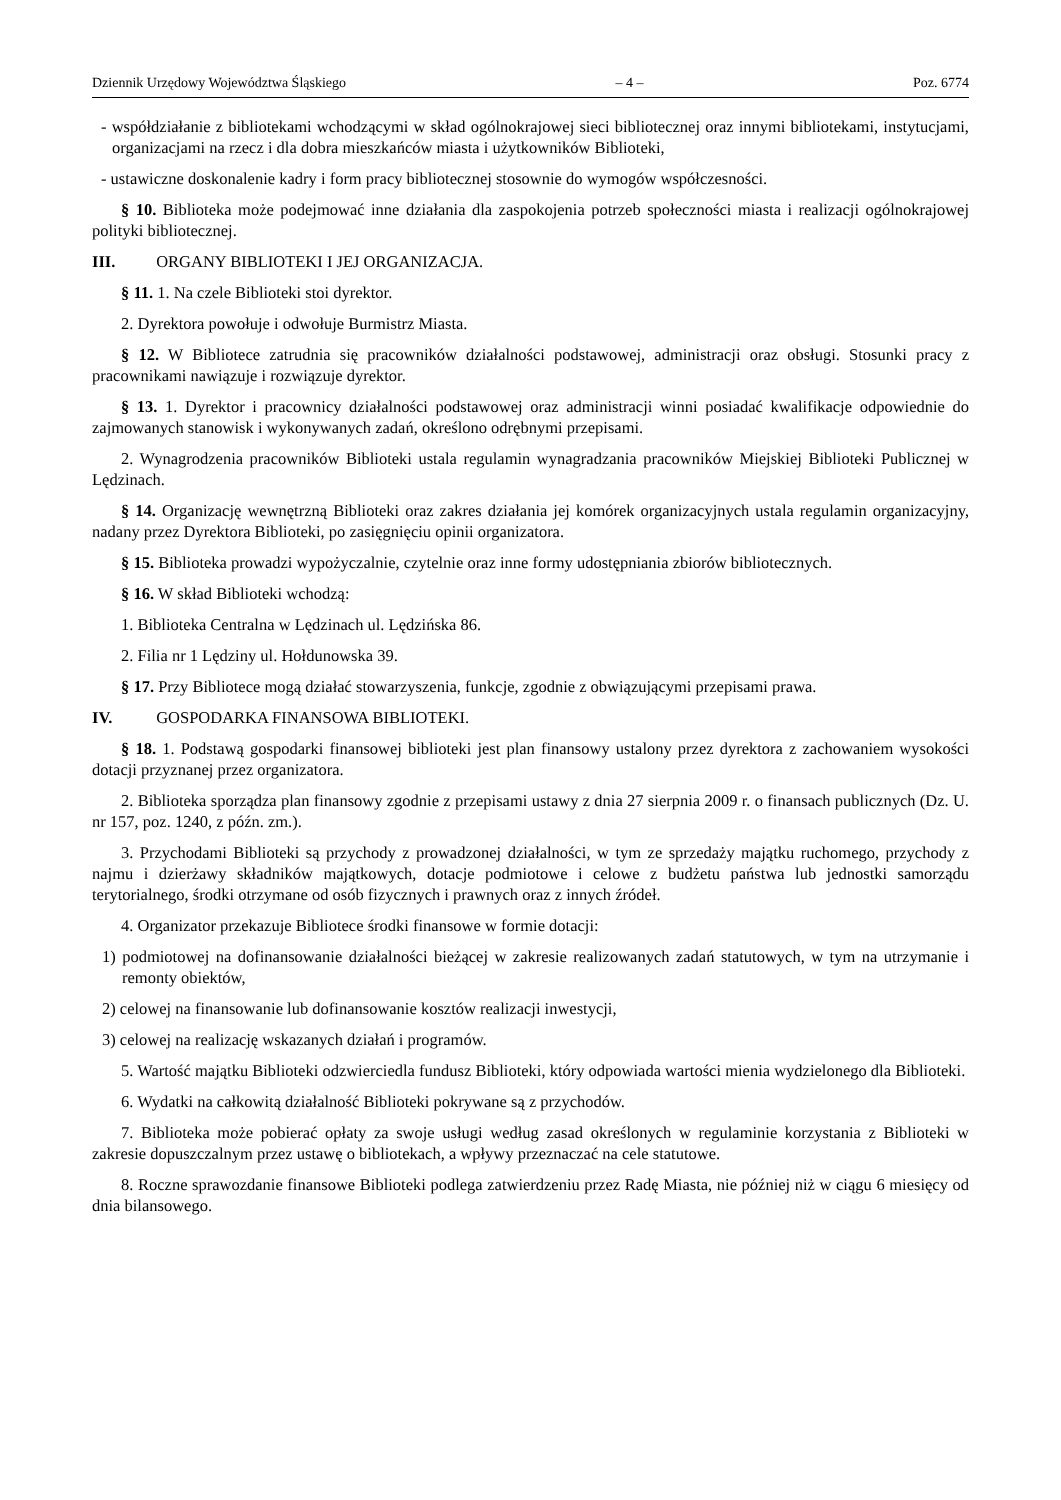Dziennik Urzędowy Województwa Śląskiego – 4 – Poz. 6774
- współdziałanie z bibliotekami wchodzącymi w skład ogólnokrajowej sieci bibliotecznej oraz innymi bibliotekami, instytucjami, organizacjami na rzecz i dla dobra mieszkańców miasta i użytkowników Biblioteki,
- ustawiczne doskonalenie kadry i form pracy bibliotecznej stosownie do wymogów współczesności.
§ 10. Biblioteka może podejmować inne działania dla zaspokojenia potrzeb społeczności miasta i realizacji ogólnokrajowej polityki bibliotecznej.
III. ORGANY BIBLIOTEKI I JEJ ORGANIZACJA.
§ 11. 1. Na czele Biblioteki stoi dyrektor.
2. Dyrektora powołuje i odwołuje Burmistrz Miasta.
§ 12. W Bibliotece zatrudnia się pracowników działalności podstawowej, administracji oraz obsługi. Stosunki pracy z pracownikami nawiązuje i rozwiązuje dyrektor.
§ 13. 1. Dyrektor i pracownicy działalności podstawowej oraz administracji winni posiadać kwalifikacje odpowiednie do zajmowanych stanowisk i wykonywanych zadań, określono odrębnymi przepisami.
2. Wynagrodzenia pracowników Biblioteki ustala regulamin wynagradzania pracowników Miejskiej Biblioteki Publicznej w Lędzinach.
§ 14. Organizację wewnętrzną Biblioteki oraz zakres działania jej komórek organizacyjnych ustala regulamin organizacyjny, nadany przez Dyrektora Biblioteki, po zasięgnięciu opinii organizatora.
§ 15. Biblioteka prowadzi wypożyczalnie, czytelnie oraz inne formy udostępniania zbiorów bibliotecznych.
§ 16. W skład Biblioteki wchodzą:
1. Biblioteka Centralna w Lędzinach ul. Lędzińska 86.
2. Filia nr 1 Lędziny ul. Hołdunowska 39.
§ 17. Przy Bibliotece mogą działać stowarzyszenia, funkcje, zgodnie z obwiązującymi przepisami prawa.
IV. GOSPODARKA FINANSOWA BIBLIOTEKI.
§ 18. 1. Podstawą gospodarki finansowej biblioteki jest plan finansowy ustalony przez dyrektora z zachowaniem wysokości dotacji przyznanej przez organizatora.
2. Biblioteka sporządza plan finansowy zgodnie z przepisami ustawy z dnia 27 sierpnia 2009 r. o finansach publicznych (Dz. U. nr 157, poz. 1240, z późn. zm.).
3. Przychodami Biblioteki są przychody z prowadzonej działalności, w tym ze sprzedaży majątku ruchomego, przychody z najmu i dzierżawy składników majątkowych, dotacje podmiotowe i celowe z budżetu państwa lub jednostki samorządu terytorialnego, środki otrzymane od osób fizycznych i prawnych oraz z innych źródeł.
4. Organizator przekazuje Bibliotece środki finansowe w formie dotacji:
1) podmiotowej na dofinansowanie działalności bieżącej w zakresie realizowanych zadań statutowych, w tym na utrzymanie i remonty obiektów,
2) celowej na finansowanie lub dofinansowanie kosztów realizacji inwestycji,
3) celowej na realizację wskazanych działań i programów.
5. Wartość majątku Biblioteki odzwierciedla fundusz Biblioteki, który odpowiada wartości mienia wydzielonego dla Biblioteki.
6. Wydatki na całkowitą działalność Biblioteki pokrywane są z przychodów.
7. Biblioteka może pobierać opłaty za swoje usługi według zasad określonych w regulaminie korzystania z Biblioteki w zakresie dopuszczalnym przez ustawę o bibliotekach, a wpływy przeznaczać na cele statutowe.
8. Roczne sprawozdanie finansowe Biblioteki podlega zatwierdzeniu przez Radę Miasta, nie później niż w ciągu 6 miesięcy od dnia bilansowego.